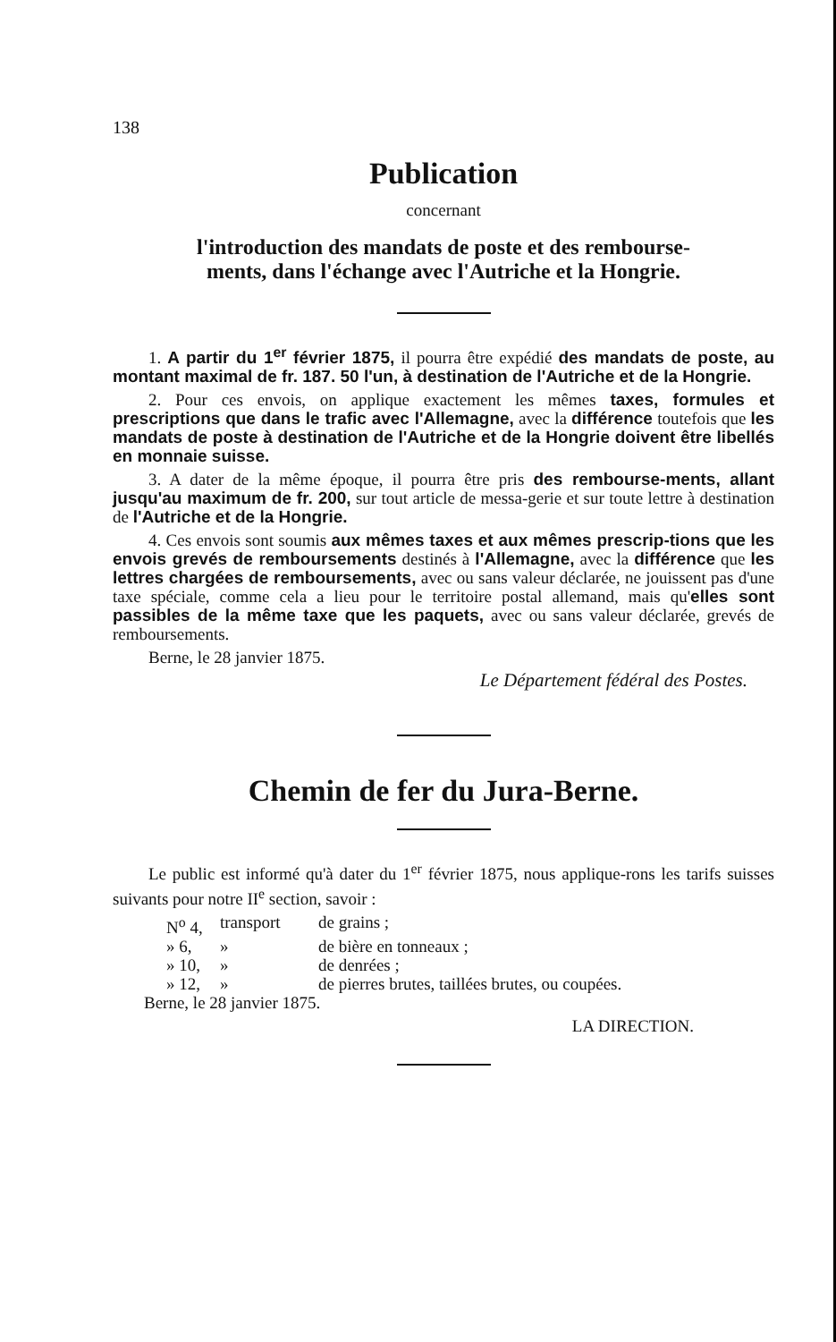138
Publication
concernant
l'introduction des mandats de poste et des rembourse-
ments, dans l'échange avec l'Autriche et la Hongrie.
1. A partir du 1<sup>er</sup> février 1875, il pourra être expédié des mandats de poste, au montant maximal de fr. 187. 50 l'un, à destination de l'Autriche et de la Hongrie.
2. Pour ces envois, on applique exactement les mêmes taxes, formules et prescriptions que dans le trafic avec l'Allemagne, avec la différence toutefois que les mandats de poste à destination de l'Autriche et de la Hongrie doivent être libellés en monnaie suisse.
3. A dater de la même époque, il pourra être pris des rembourse-ments, allant jusqu'au maximum de fr. 200, sur tout article de messa-gerie et sur toute lettre à destination de l'Autriche et de la Hongrie.
4. Ces envois sont soumis aux mêmes taxes et aux mêmes prescrip-tions que les envois grevés de remboursements destinés à l'Allemagne, avec la différence que les lettres chargées de remboursements, avec ou sans valeur déclarée, ne jouissent pas d'une taxe spéciale, comme cela a lieu pour le territoire postal allemand, mais qu'elles sont passibles de la même taxe que les paquets, avec ou sans valeur déclarée, grevés de remboursements.
Berne, le 28 janvier 1875.
Le Département fédéral des Postes.
Chemin de fer du Jura-Berne.
Le public est informé qu'à dater du 1<sup>er</sup> février 1875, nous appliquе-rons les tarifs suisses suivants pour notre II<sup>e</sup> section, savoir :
N<sup>o</sup> 4, transport de grains ;
» 6, » de bière en tonneaux ;
» 10, » de denrées ;
» 12, » de pierres brutes, taillées brutes, ou coupées.
Berne, le 28 janvier 1875.
LA DIRECTION.